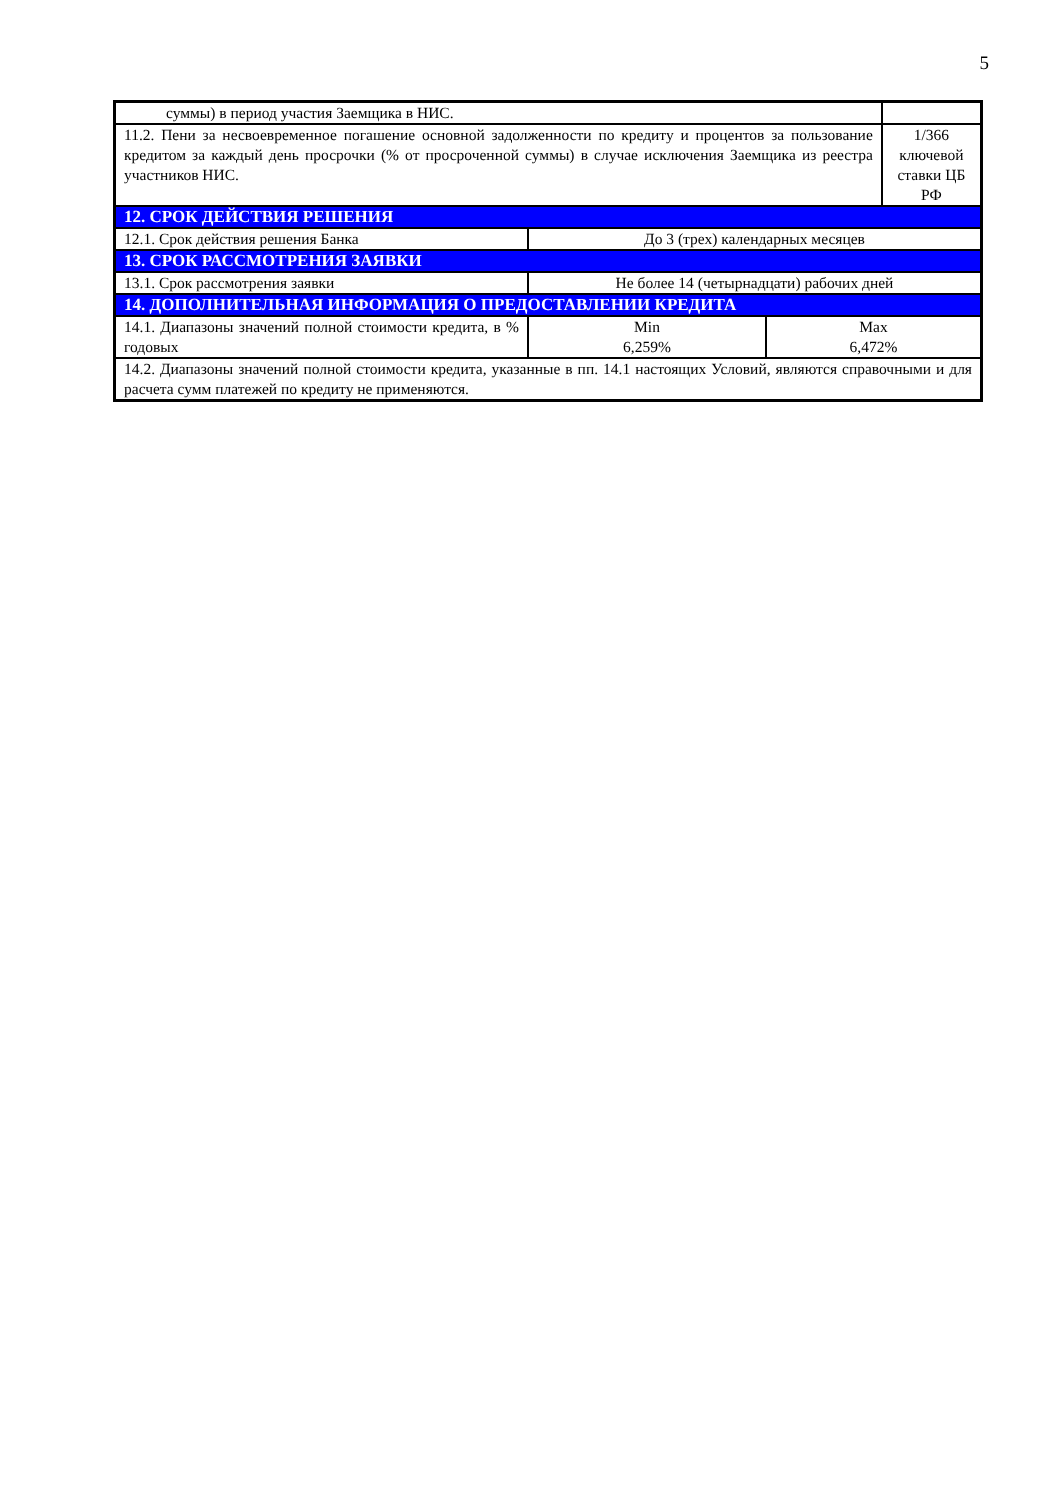5
| суммы) в период участия Заемщика в НИС. | | | |
| 11.2. Пени за несвоевременное погашение основной задолженности по кредиту и процентов за пользование кредитом за каждый день просрочки (% от просроченной суммы) в случае исключения Заемщика из реестра участников НИС. | | | 1/366 ключевой ставки ЦБ РФ |
| 12. СРОК ДЕЙСТВИЯ РЕШЕНИЯ | | | |
| 12.1. Срок действия решения Банка | До 3 (трех) календарных месяцев | | |
| 13. СРОК РАССМОТРЕНИЯ ЗАЯВКИ | | | |
| 13.1. Срок рассмотрения заявки | Не более 14 (четырнадцати) рабочих дней | | |
| 14. ДОПОЛНИТЕЛЬНАЯ ИНФОРМАЦИЯ О ПРЕДОСТАВЛЕНИИ КРЕДИТА | | | |
| 14.1. Диапазоны значений полной стоимости кредита, в % годовых | Min 6,259% | Max 6,472% | |
| 14.2. Диапазоны значений полной стоимости кредита, указанные в пп. 14.1 настоящих Условий, являются справочными и для расчета сумм платежей по кредиту не применяются. | | | |